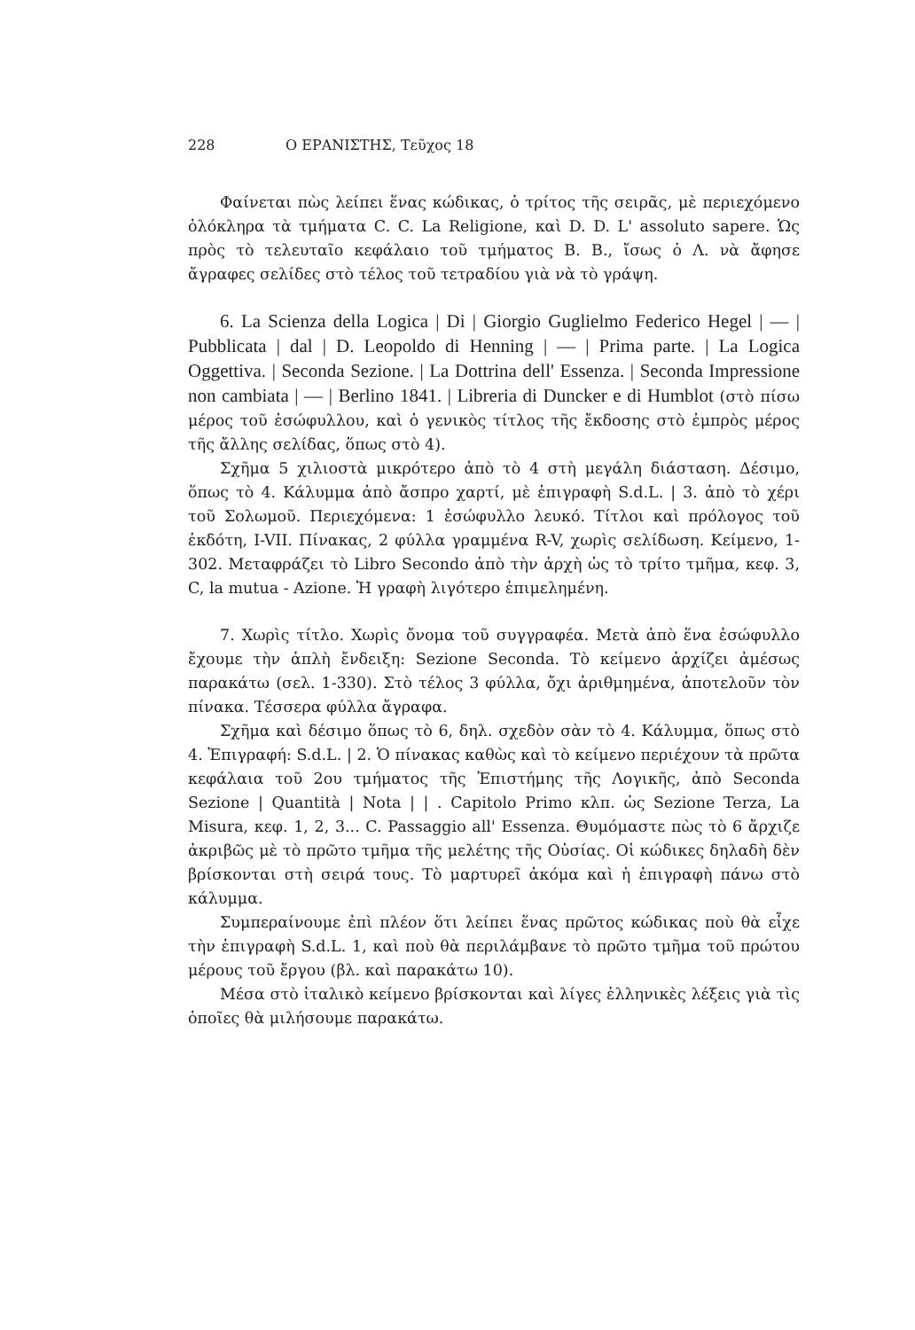228 Ο ΕΡΑΝΙΣΤΗΣ, Τεῦχος 18
Φαίνεται πὼς λείπει ἕνας κώδικας, ὁ τρίτος τῆς σειρᾶς, μὲ περιεχόμενο ὁλόκληρα τὰ τμήματα C. C. La Religione, καὶ D. D. L' assoluto sapere. Ὡς πρὸς τὸ τελευταῖο κεφάλαιο τοῦ τμήματος B. B., ἴσως ὁ Λ. νὰ ἄφησε ἄγραφες σελίδες στὸ τέλος τοῦ τετραδίου γιὰ νὰ τὸ γράψη.
6. La Scienza della Logica | Di | Giorgio Guglielmo Federico Hegel | — | Pubblicata | dal | D. Leopoldo di Henning | — | Prima parte. | La Logica Oggettiva. | Seconda Sezione. | La Dottrina dell' Essenza. | Seconda Impressione non cambiata | — | Berlino 1841. | Libreria di Duncker e di Humblot (στὸ πίσω μέρος τοῦ ἐσώφυλλου, καὶ ὁ γενικὸς τίτλος τῆς ἔκδοσης στὸ ἐμπρὸς μέρος τῆς ἄλλης σελίδας, ὅπως στὸ 4).
Σχῆμα 5 χιλιοστὰ μικρότερο ἀπὸ τὸ 4 στὴ μεγάλη διάσταση. Δέσιμο, ὅπως τὸ 4. Κάλυμμα ἀπὸ ἄσπρο χαρτί, μὲ ἐπιγραφὴ S.d.L. | 3. ἀπὸ τὸ χέρι τοῦ Σολωμοῦ. Περιεχόμενα: 1 ἐσώφυλλο λευκό. Τίτλοι καὶ πρόλογος τοῦ ἐκδότη, I-VII. Πίνακας, 2 φύλλα γραμμένα R-V, χωρὶς σελίδωση. Κείμενο, 1-302. Μεταφράζει τὸ Libro Secondo ἀπὸ τὴν ἀρχὴ ὡς τὸ τρίτο τμῆμα, κεφ. 3, C, la mutua - Azione. Ἡ γραφὴ λιγότερο ἐπιμελημένη.
7. Χωρὶς τίτλο. Χωρὶς ὄνομα τοῦ συγγραφέα. Μετὰ ἀπὸ ἕνα ἐσώφυλλο ἔχουμε τὴν ἁπλὴ ἔνδειξη: Sezione Seconda. Τὸ κείμενο ἀρχίζει ἀμέσως παρακάτω (σελ. 1-330). Στὸ τέλος 3 φύλλα, ὄχι ἀριθμημένα, ἀποτελοῦν τὸν πίνακα. Τέσσερα φύλλα ἄγραφα.
Σχῆμα καὶ δέσιμο ὅπως τὸ 6, δηλ. σχεδὸν σὰν τὸ 4. Κάλυμμα, ὅπως στὸ 4. Ἐπιγραφή: S.d.L. | 2. Ὁ πίνακας καθὼς καὶ τὸ κείμενο περιέχουν τὰ πρῶτα κεφάλαια τοῦ 2ου τμήματος τῆς Ἐπιστήμης τῆς Λογικῆς, ἀπὸ Seconda Sezione | Quantità | Nota | | . Capitolo Primo κλπ. ὡς Sezione Terza, La Misura, κεφ. 1, 2, 3... C. Passaggio all' Essenza. Θυμόμαστε πὼς τὸ 6 ἄρχιζε ἀκριβῶς μὲ τὸ πρῶτο τμῆμα τῆς μελέτης τῆς Οὐσίας. Οἱ κώδικες δηλαδὴ δὲν βρίσκονται στὴ σειρά τους. Τὸ μαρτυρεῖ ἀκόμα καὶ ἡ ἐπιγραφὴ πάνω στὸ κάλυμμα.
Συμπεραίνουμε ἐπὶ πλέον ὅτι λείπει ἕνας πρῶτος κώδικας ποὺ θὰ εἶχε τὴν ἐπιγραφὴ S.d.L. 1, καὶ ποὺ θὰ περιλάμβανε τὸ πρῶτο τμῆμα τοῦ πρώτου μέρους τοῦ ἔργου (βλ. καὶ παρακάτω 10).
Μέσα στὸ ἰταλικὸ κείμενο βρίσκονται καὶ λίγες ἑλληνικὲς λέξεις γιὰ τὶς ὁποῖες θὰ μιλήσουμε παρακάτω.